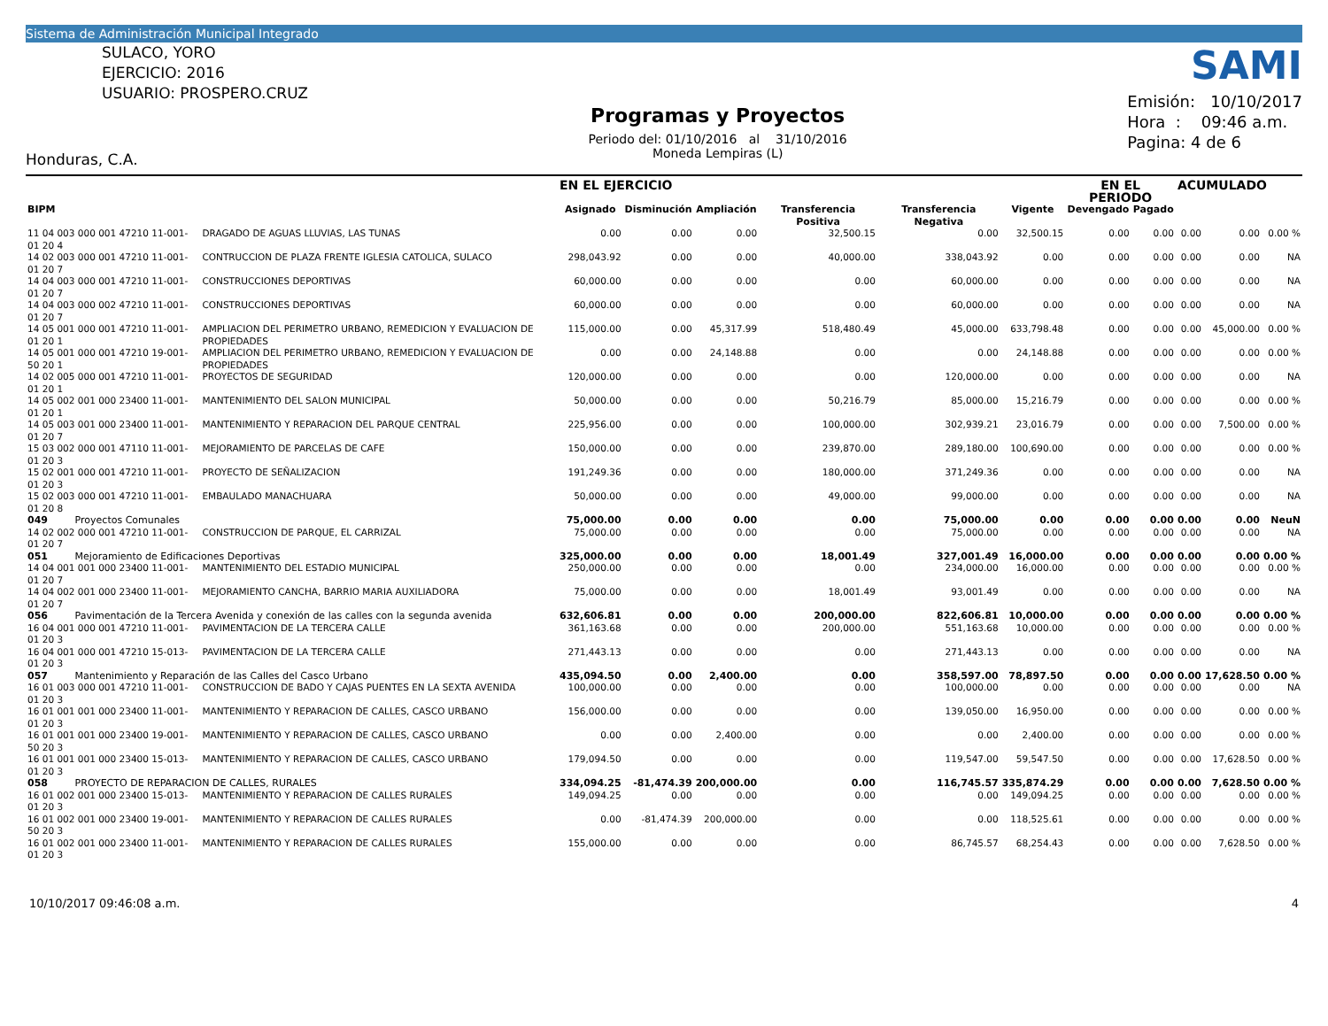Sistema de Administración Municipal Integrado
SULACO, YORO
EJERCICIO: 2016
USUARIO: PROSPERO.CRUZ
Honduras, C.A.
Programas y Proyectos
Periodo del: 01/10/2016 al 31/10/2016
Moneda Lempiras (L)
SAMI
Emisión: 10/10/2017
Hora : 09:46 a.m.
Pagina: 4 de 6
| | | EN EL EJERCICIO | | | | | | EN EL PERIODO | | ACUMULADO | | |
| --- | --- | --- | --- | --- | --- | --- | --- | --- | --- | --- | --- | --- |
| BIPM | | Asignado | Disminución | Ampliación | Transferencia Positiva | Transferencia Negativa | Vigente | Devengado | Pagado | | | |
| 11 04 003 000 001 47210 11-001-01 20 4 | DRAGADO DE AGUAS LLUVIAS, LAS TUNAS | 0.00 | 0.00 | 0.00 | 32,500.15 | 0.00 | 32,500.15 | 0.00 | 0.00 | 0.00 | 0.00 | 0.00 % |
| 14 02 003 000 001 47210 11-001-01 20 7 | CONTRUCCION DE PLAZA FRENTE IGLESIA CATOLICA, SULACO | 298,043.92 | 0.00 | 0.00 | 40,000.00 | 338,043.92 | 0.00 | 0.00 | 0.00 | 0.00 | 0.00 | NA |
| 14 04 003 000 001 47210 11-001-01 20 7 | CONSTRUCCIONES DEPORTIVAS | 60,000.00 | 0.00 | 0.00 | 0.00 | 60,000.00 | 0.00 | 0.00 | 0.00 | 0.00 | 0.00 | NA |
| 14 04 003 000 002 47210 11-001-01 20 7 | CONSTRUCCIONES DEPORTIVAS | 60,000.00 | 0.00 | 0.00 | 0.00 | 60,000.00 | 0.00 | 0.00 | 0.00 | 0.00 | 0.00 | NA |
| 14 05 001 000 001 47210 11-001-01 20 1 | AMPLIACION DEL PERIMETRO URBANO, REMEDICION Y EVALUACION DE PROPIEDADES | 115,000.00 | 0.00 | 45,317.99 | 518,480.49 | 45,000.00 | 633,798.48 | 0.00 | 0.00 | 0.00 | 45,000.00 | 0.00 % |
| 14 05 001 000 001 47210 19-001-50 20 1 | AMPLIACION DEL PERIMETRO URBANO, REMEDICION Y EVALUACION DE PROPIEDADES | 0.00 | 0.00 | 24,148.88 | 0.00 | 0.00 | 24,148.88 | 0.00 | 0.00 | 0.00 | 0.00 | 0.00 % |
| 14 02 005 000 001 47210 11-001-01 20 1 | PROYECTOS DE SEGURIDAD | 120,000.00 | 0.00 | 0.00 | 0.00 | 120,000.00 | 0.00 | 0.00 | 0.00 | 0.00 | 0.00 | NA |
| 14 05 002 001 000 23400 11-001-01 20 1 | MANTENIMIENTO DEL SALON MUNICIPAL | 50,000.00 | 0.00 | 0.00 | 50,216.79 | 85,000.00 | 15,216.79 | 0.00 | 0.00 | 0.00 | 0.00 | 0.00 % |
| 14 05 003 001 000 23400 11-001-01 20 7 | MANTENIMIENTO Y REPARACION DEL PARQUE CENTRAL | 225,956.00 | 0.00 | 0.00 | 100,000.00 | 302,939.21 | 23,016.79 | 0.00 | 0.00 | 0.00 | 7,500.00 | 0.00 % |
| 15 03 002 000 001 47110 11-001-01 20 3 | MEJORAMIENTO DE PARCELAS DE CAFE | 150,000.00 | 0.00 | 0.00 | 239,870.00 | 289,180.00 | 100,690.00 | 0.00 | 0.00 | 0.00 | 0.00 | 0.00 % |
| 15 02 001 000 001 47210 11-001-01 20 3 | PROYECTO DE SEÑALIZACION | 191,249.36 | 0.00 | 0.00 | 180,000.00 | 371,249.36 | 0.00 | 0.00 | 0.00 | 0.00 | 0.00 | NA |
| 15 02 003 000 001 47210 11-001-01 20 8 | EMBAULADO MANACHUARA | 50,000.00 | 0.00 | 0.00 | 49,000.00 | 99,000.00 | 0.00 | 0.00 | 0.00 | 0.00 | 0.00 | NA |
| 049 Proyectos Comunales | | 75,000.00 | 0.00 | 0.00 | 0.00 | 75,000.00 | 0.00 | 0.00 | 0.00 | 0.00 | 0.00 | NeuN |
| 14 02 002 000 001 47210 11-001-01 20 7 | CONSTRUCCION DE PARQUE, EL CARRIZAL | 75,000.00 | 0.00 | 0.00 | 0.00 | 75,000.00 | 0.00 | 0.00 | 0.00 | 0.00 | 0.00 | NA |
| 051 Mejoramiento de Edificaciones Deportivas | | 325,000.00 | 0.00 | 0.00 | 18,001.49 | 327,001.49 | 16,000.00 | 0.00 | 0.00 | 0.00 | 0.00 | 0.00 % |
| 14 04 001 001 000 23400 11-001-01 20 7 | MANTENIMIENTO DEL ESTADIO MUNICIPAL | 250,000.00 | 0.00 | 0.00 | 0.00 | 234,000.00 | 16,000.00 | 0.00 | 0.00 | 0.00 | 0.00 | 0.00 % |
| 14 04 002 001 000 23400 11-001-01 20 7 | MEJORAMIENTO CANCHA, BARRIO MARIA AUXILIADORA | 75,000.00 | 0.00 | 0.00 | 18,001.49 | 93,001.49 | 0.00 | 0.00 | 0.00 | 0.00 | 0.00 | NA |
| 056 Pavimentación de la Tercera Avenida y conexión de las calles con la segunda avenida | | 632,606.81 | 0.00 | 0.00 | 200,000.00 | 822,606.81 | 10,000.00 | 0.00 | 0.00 | 0.00 | 0.00 | 0.00 % |
| 16 04 001 000 001 47210 11-001-01 20 3 | PAVIMENTACION DE LA TERCERA CALLE | 361,163.68 | 0.00 | 0.00 | 200,000.00 | 551,163.68 | 10,000.00 | 0.00 | 0.00 | 0.00 | 0.00 | 0.00 % |
| 16 04 001 000 001 47210 15-013-01 20 3 | PAVIMENTACION DE LA TERCERA CALLE | 271,443.13 | 0.00 | 0.00 | 0.00 | 271,443.13 | 0.00 | 0.00 | 0.00 | 0.00 | 0.00 | NA |
| 057 Mantenimiento y Reparación de las Calles del Casco Urbano | | 435,094.50 | 0.00 | 2,400.00 | 0.00 | 358,597.00 | 78,897.50 | 0.00 | 0.00 | 0.00 | 17,628.50 | 0.00 % |
| 16 01 003 000 001 47210 11-001-01 20 3 | CONSTRUCCION DE BADO Y CAJAS PUENTES EN LA SEXTA AVENIDA | 100,000.00 | 0.00 | 0.00 | 0.00 | 100,000.00 | 0.00 | 0.00 | 0.00 | 0.00 | 0.00 | NA |
| 16 01 001 001 000 23400 11-001-01 20 3 | MANTENIMIENTO Y REPARACION DE CALLES, CASCO URBANO | 156,000.00 | 0.00 | 0.00 | 0.00 | 139,050.00 | 16,950.00 | 0.00 | 0.00 | 0.00 | 0.00 | 0.00 % |
| 16 01 001 001 000 23400 19-001-50 20 3 | MANTENIMIENTO Y REPARACION DE CALLES, CASCO URBANO | 0.00 | 0.00 | 2,400.00 | 0.00 | 0.00 | 2,400.00 | 0.00 | 0.00 | 0.00 | 0.00 | 0.00 % |
| 16 01 001 001 000 23400 15-013-01 20 3 | MANTENIMIENTO Y REPARACION DE CALLES, CASCO URBANO | 179,094.50 | 0.00 | 0.00 | 0.00 | 119,547.00 | 59,547.50 | 0.00 | 0.00 | 0.00 | 17,628.50 | 0.00 % |
| 058 PROYECTO DE REPARACION DE CALLES, RURALES | | 334,094.25 | -81,474.39 | 200,000.00 | 0.00 | 116,745.57 | 335,874.29 | 0.00 | 0.00 | 0.00 | 7,628.50 | 0.00 % |
| 16 01 002 001 000 23400 15-013-01 20 3 | MANTENIMIENTO Y REPARACION DE CALLES RURALES | 149,094.25 | 0.00 | 0.00 | 0.00 | 0.00 | 149,094.25 | 0.00 | 0.00 | 0.00 | 0.00 | 0.00 % |
| 16 01 002 001 000 23400 19-001-50 20 3 | MANTENIMIENTO Y REPARACION DE CALLES RURALES | 0.00 | -81,474.39 | 200,000.00 | 0.00 | 0.00 | 118,525.61 | 0.00 | 0.00 | 0.00 | 0.00 | 0.00 % |
| 16 01 002 001 000 23400 11-001-01 20 3 | MANTENIMIENTO Y REPARACION DE CALLES RURALES | 155,000.00 | 0.00 | 0.00 | 0.00 | 86,745.57 | 68,254.43 | 0.00 | 0.00 | 0.00 | 7,628.50 | 0.00 % |
10/10/2017 09:46:08 a.m. 4